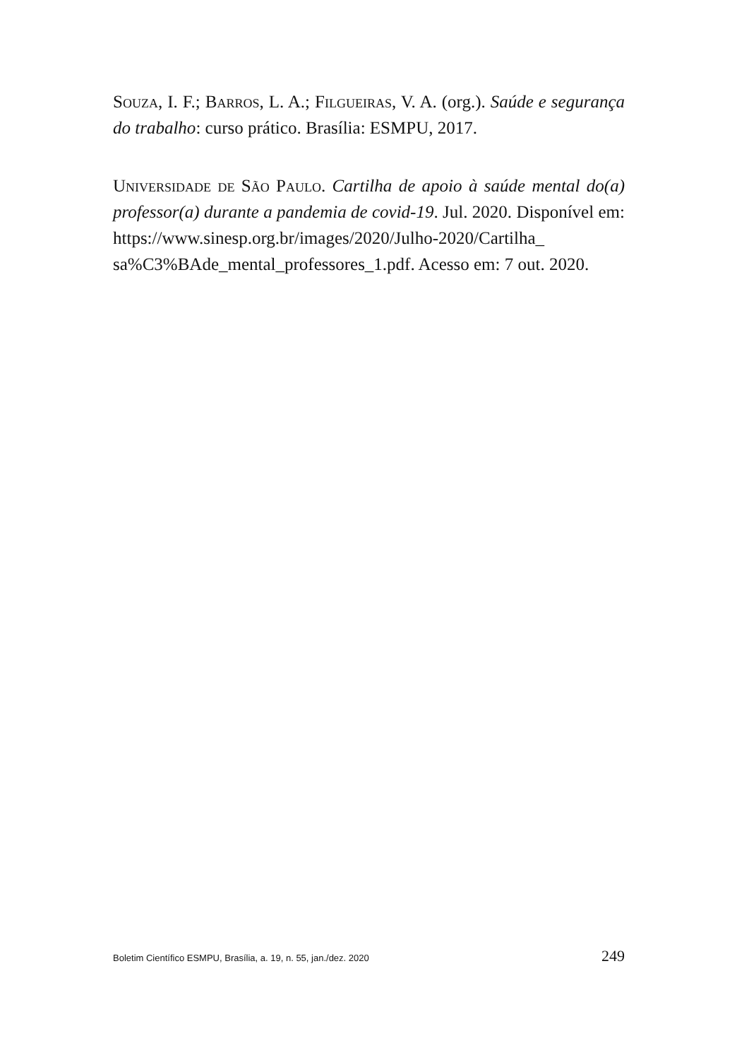Souza, I. F.; Barros, L. A.; Filgueiras, V. A. (org.). Saúde e segurança do trabalho: curso prático. Brasília: ESMPU, 2017.
Universidade de São Paulo. Cartilha de apoio à saúde mental do(a) professor(a) durante a pandemia de covid-19. Jul. 2020. Disponível em: https://www.sinesp.org.br/images/2020/Julho-2020/Cartilha_ sa%C3%BAde_mental_professores_1.pdf. Acesso em: 7 out. 2020.
Boletim Científico ESMPU, Brasília, a. 19, n. 55, jan./dez. 2020 249